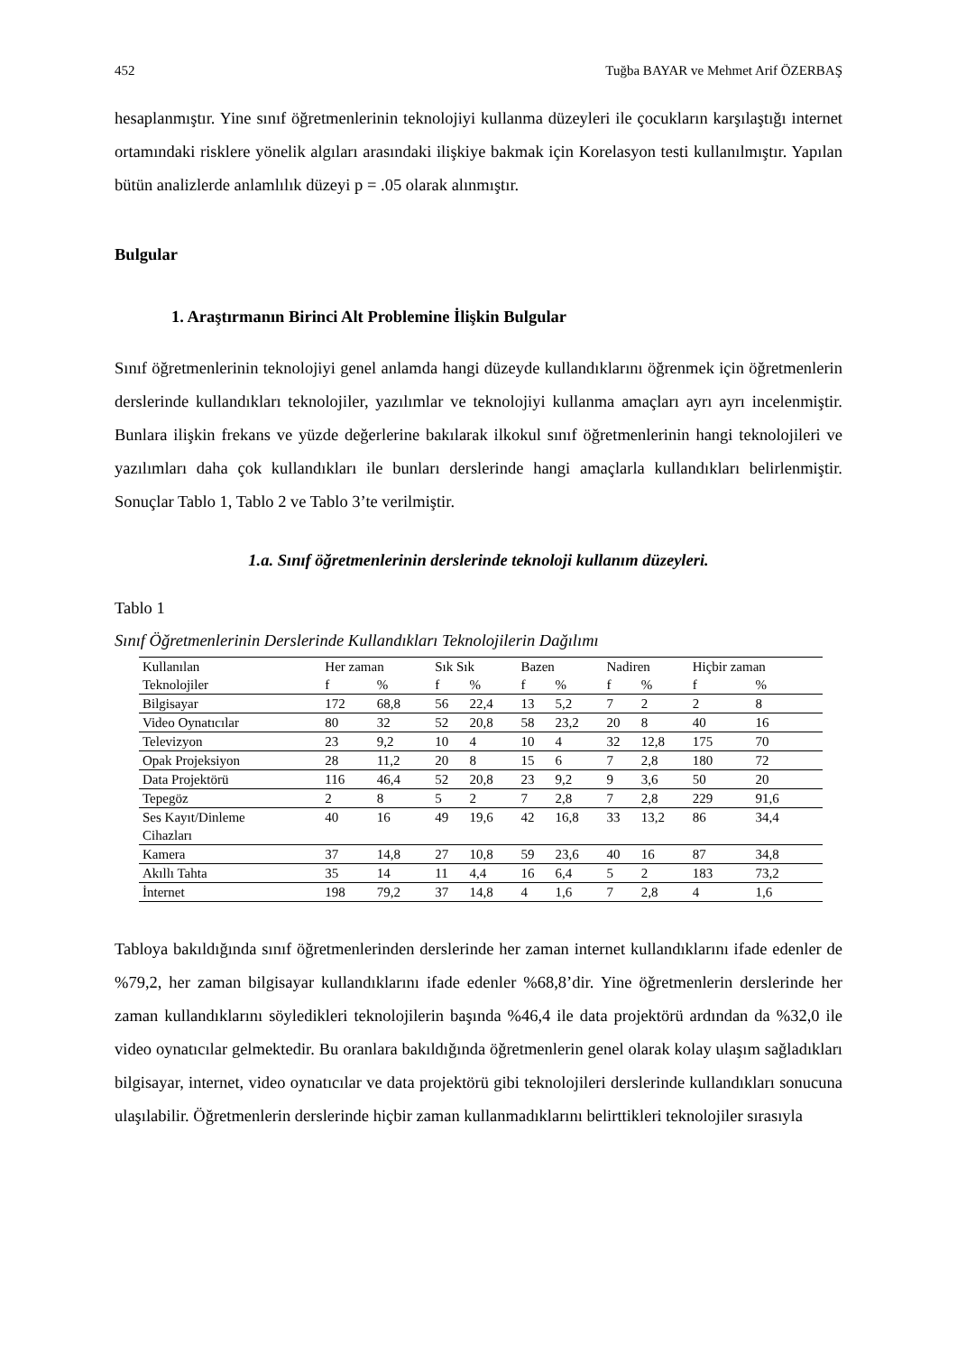452 Tuğba BAYAR ve Mehmet Arif ÖZERBAŞ
hesaplanmıştır. Yine sınıf öğretmenlerinin teknolojiyi kullanma düzeyleri ile çocukların karşılaştığı internet ortamındaki risklere yönelik algıları arasındaki ilişkiye bakmak için Korelasyon testi kullanılmıştır. Yapılan bütün analizlerde anlamlılık düzeyi p = .05 olarak alınmıştır.
Bulgular
1. Araştırmanın Birinci Alt Problemine İlişkin Bulgular
Sınıf öğretmenlerinin teknolojiyi genel anlamda hangi düzeyde kullandıklarını öğrenmek için öğretmenlerin derslerinde kullandıkları teknolojiler, yazılımlar ve teknolojiyi kullanma amaçları ayrı ayrı incelenmiştir. Bunlara ilişkin frekans ve yüzde değerlerine bakılarak ilkokul sınıf öğretmenlerinin hangi teknolojileri ve yazılımları daha çok kullandıkları ile bunları derslerinde hangi amaçlarla kullandıkları belirlenmiştir. Sonuçlar Tablo 1, Tablo 2 ve Tablo 3’te verilmiştir.
1.a. Sınıf öğretmenlerinin derslerinde teknoloji kullanım düzeyleri.
Tablo 1
Sınıf Öğretmenlerinin Derslerinde Kullandıkları Teknolojilerin Dağılımı
| Kullanılan | Her zaman | | Sık Sık | | Bazen | | Nadiren | | Hiçbir zaman | |
| --- | --- | --- | --- | --- | --- | --- | --- | --- | --- | --- |
| Teknolojiler | f | % | f | % | f | % | f | % | f | % |
| Bilgisayar | 172 | 68,8 | 56 | 22,4 | 13 | 5,2 | 7 | 2 | 2 | 8 |
| Video Oynatıcılar | 80 | 32 | 52 | 20,8 | 58 | 23,2 | 20 | 8 | 40 | 16 |
| Televizyon | 23 | 9,2 | 10 | 4 | 10 | 4 | 32 | 12,8 | 175 | 70 |
| Opak Projeksiyon | 28 | 11,2 | 20 | 8 | 15 | 6 | 7 | 2,8 | 180 | 72 |
| Data Projektörü | 116 | 46,4 | 52 | 20,8 | 23 | 9,2 | 9 | 3,6 | 50 | 20 |
| Tepegöz | 2 | 8 | 5 | 2 | 7 | 2,8 | 7 | 2,8 | 229 | 91,6 |
| Ses Kayıt/Dinleme Cihazları | 40 | 16 | 49 | 19,6 | 42 | 16,8 | 33 | 13,2 | 86 | 34,4 |
| Kamera | 37 | 14,8 | 27 | 10,8 | 59 | 23,6 | 40 | 16 | 87 | 34,8 |
| Akıllı Tahta | 35 | 14 | 11 | 4,4 | 16 | 6,4 | 5 | 2 | 183 | 73,2 |
| İnternet | 198 | 79,2 | 37 | 14,8 | 4 | 1,6 | 7 | 2,8 | 4 | 1,6 |
Tabloya bakıldığında sınıf öğretmenlerinden derslerinde her zaman internet kullandıklarını ifade edenler de %79,2, her zaman bilgisayar kullandıklarını ifade edenler %68,8’dir. Yine öğretmenlerin derslerinde her zaman kullandıklarını söyledikleri teknolojilerin başında %46,4 ile data projektörü ardından da %32,0 ile video oynatıcılar gelmektedir. Bu oranlara bakıldığında öğretmenlerin genel olarak kolay ulaşım sağladıkları bilgisayar, internet, video oynatıcılar ve data projektörü gibi teknolojileri derslerinde kullandıkları sonucuna ulaşılabilir. Öğretmenlerin derslerinde hiçbir zaman kullanmadıklarını belirttikleri teknolojiler sırasıyla